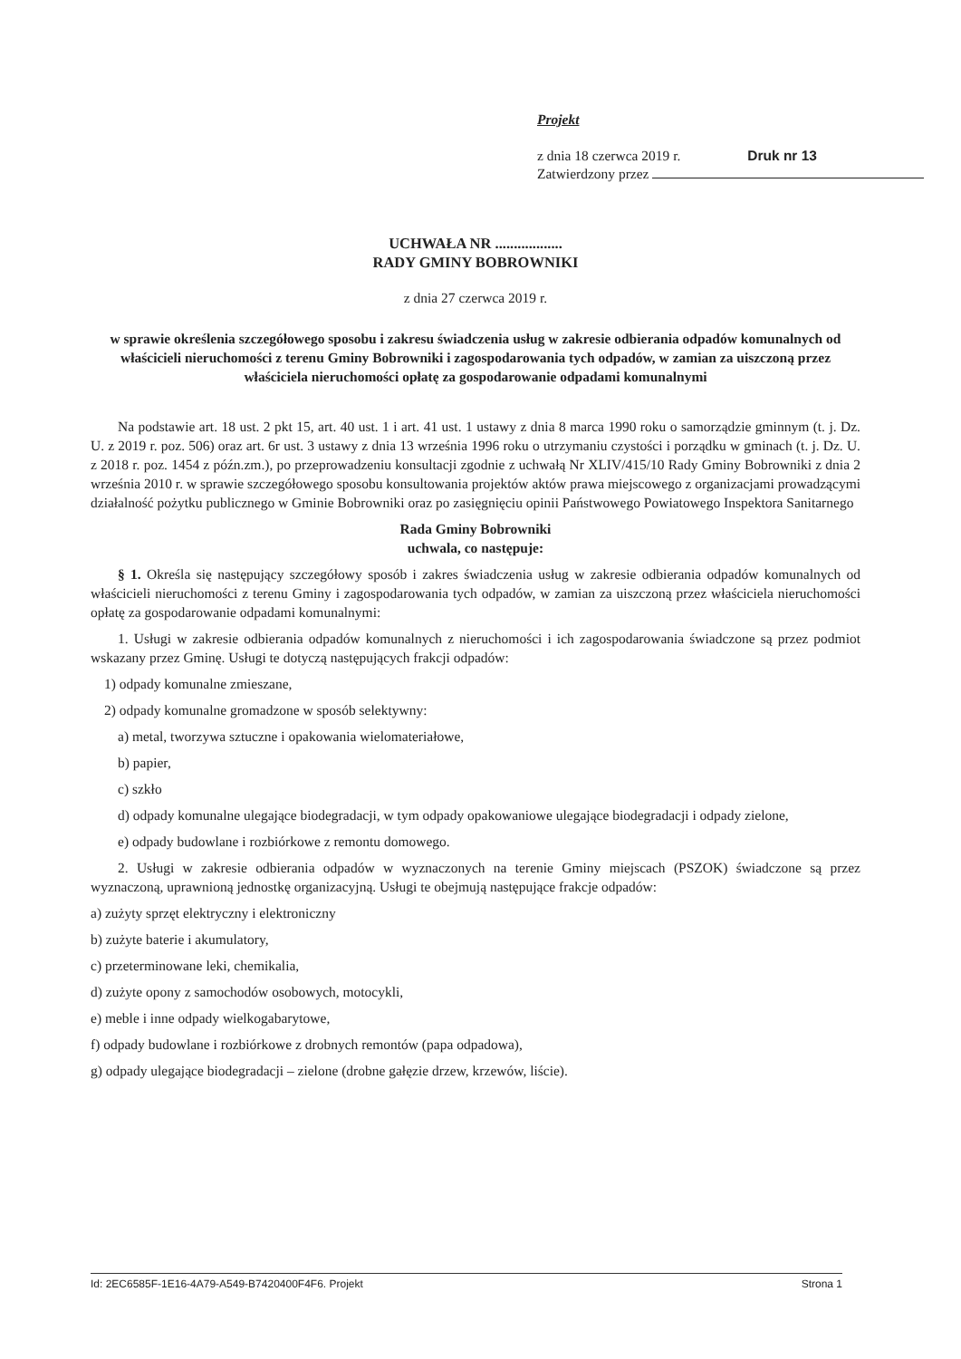Projekt
z dnia 18 czerwca 2019 r. Druk nr 13
Zatwierdzony przez
UCHWAŁA NR ..................
RADY GMINY BOBROWNIKI
z dnia 27 czerwca 2019 r.
w sprawie określenia szczegółowego sposobu i zakresu świadczenia usług w zakresie odbierania odpadów komunalnych od właścicieli nieruchomości z terenu Gminy Bobrowniki i zagospodarowania tych odpadów, w zamian za uiszczoną przez właściciela nieruchomości opłatę za gospodarowanie odpadami komunalnymi
Na podstawie art. 18 ust. 2 pkt 15, art. 40 ust. 1 i art. 41 ust. 1 ustawy z dnia 8 marca 1990 roku o samorządzie gminnym (t. j. Dz. U. z 2019 r. poz. 506) oraz art. 6r ust. 3 ustawy z dnia 13 września 1996 roku o utrzymaniu czystości i porządku w gminach (t. j. Dz. U. z 2018 r. poz. 1454 z późn.zm.), po przeprowadzeniu konsultacji zgodnie z uchwałą Nr XLIV/415/10 Rady Gminy Bobrowniki z dnia 2 września 2010 r. w sprawie szczegółowego sposobu konsultowania projektów aktów prawa miejscowego z organizacjami prowadzącymi działalność pożytku publicznego w Gminie Bobrowniki oraz po zasięgnięciu opinii Państwowego Powiatowego Inspektora Sanitarnego
Rada Gminy Bobrowniki
uchwala, co następuje:
§ 1. Określa się następujący szczegółowy sposób i zakres świadczenia usług w zakresie odbierania odpadów komunalnych od właścicieli nieruchomości z terenu Gminy i zagospodarowania tych odpadów, w zamian za uiszczoną przez właściciela nieruchomości opłatę za gospodarowanie odpadami komunalnymi:
1. Usługi w zakresie odbierania odpadów komunalnych z nieruchomości i ich zagospodarowania świadczone są przez podmiot wskazany przez Gminę. Usługi te dotyczą następujących frakcji odpadów:
1) odpady komunalne zmieszane,
2) odpady komunalne gromadzone w sposób selektywny:
a) metal, tworzywa sztuczne i opakowania wielomateriałowe,
b) papier,
c) szkło
d) odpady komunalne ulegające biodegradacji, w tym odpady opakowaniowe ulegające biodegradacji i odpady zielone,
e) odpady budowlane i rozbiórkowe z remontu domowego.
2. Usługi w zakresie odbierania odpadów w wyznaczonych na terenie Gminy miejscach (PSZOK) świadczone są przez wyznaczoną, uprawnioną jednostkę organizacyjną. Usługi te obejmują następujące frakcje odpadów:
a) zużyty sprzęt elektryczny i elektroniczny
b) zużyte baterie i akumulatory,
c) przeterminowane leki, chemikalia,
d) zużyte opony z samochodów osobowych, motocykli,
e) meble i inne odpady wielkogabarytowe,
f) odpady budowlane i rozbiórkowe z drobnych remontów (papa odpadowa),
g) odpady ulegające biodegradacji – zielone (drobne gałęzie drzew, krzewów, liście).
Id: 2EC6585F-1E16-4A79-A549-B7420400F4F6. Projekt Strona 1